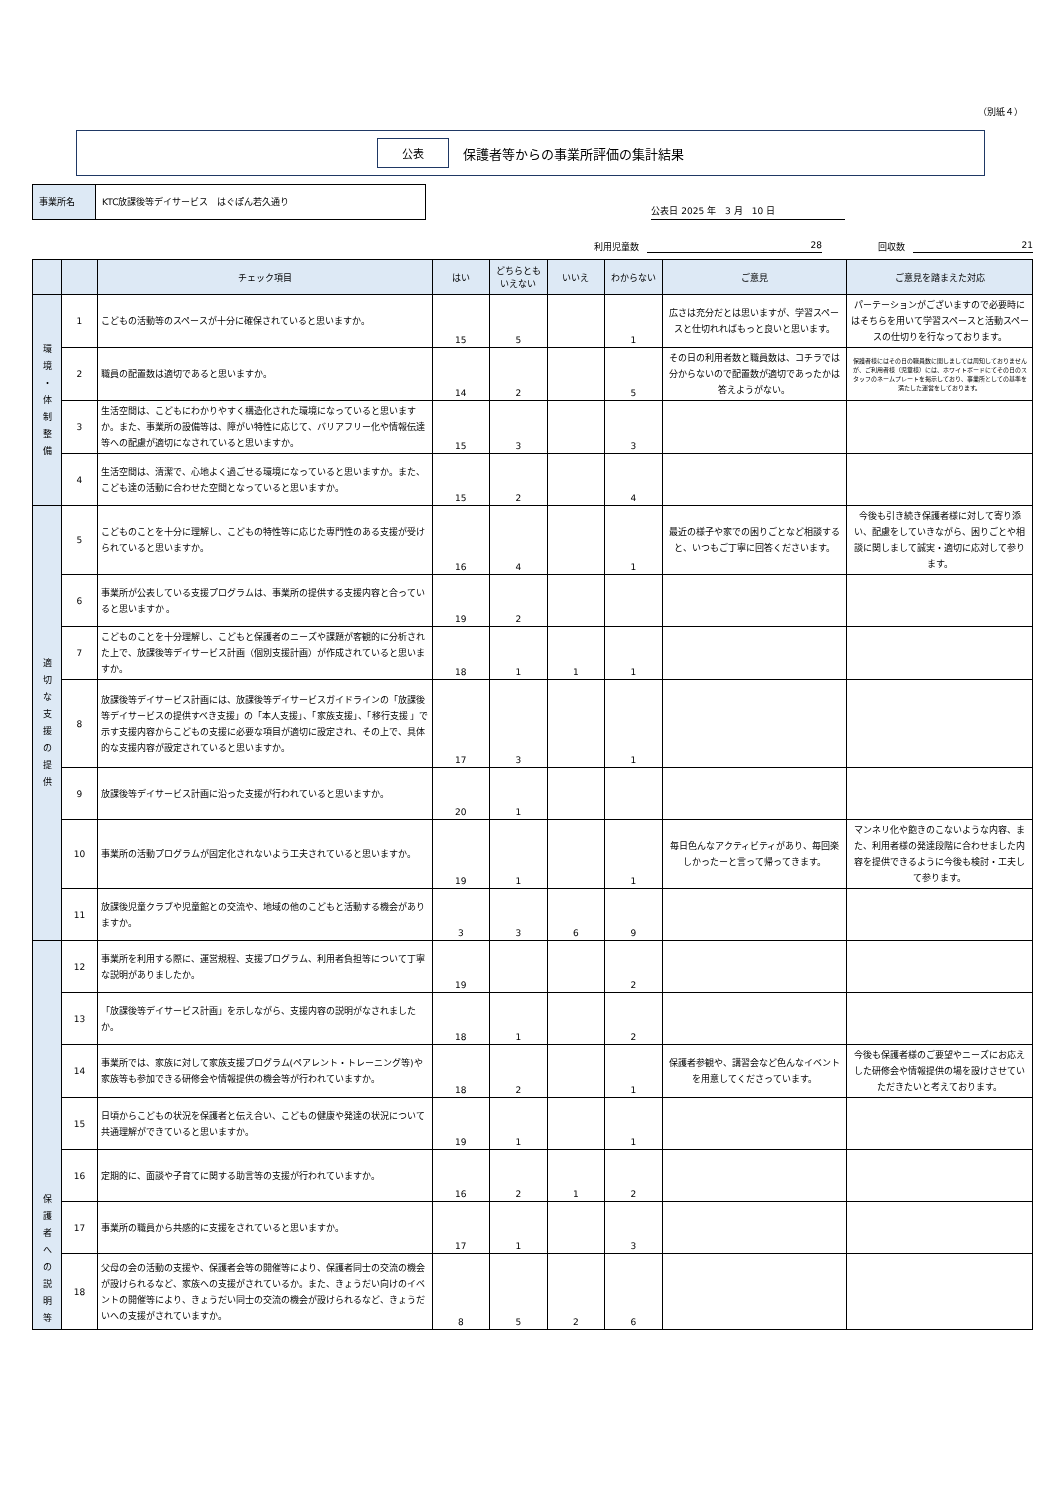（別紙４）
公表 保護者等からの事業所評価の集計結果
事業所名 KTC放課後等デイサービス　はぐぽん若久通り
公表日 2025 年　3 月　10 日
利用児童数 28 回収数 21
| | | チェック項目 | はい | どちらとも いえない | いいえ | わからない | ご意見 | ご意見を踏まえた対応 |
| --- | --- | --- | --- | --- | --- | --- | --- | --- |
| 環 境 ・ 体 制 整 備 | 1 | こどもの活動等のスペースが十分に確保されていると思いますか。 | 15 | 5 | | 1 | 広さは充分だとは思いますが、学習スペースと仕切れればもっと良いと思います。 | パーテーションがございますので必要時にはそちらを用いて学習スペースと活動スペースの仕切りを行なっております。 |
| | 2 | 職員の配置数は適切であると思いますか。 | 14 | 2 | | 5 | その日の利用者数と職員数は、コチラでは分からないので配置数が適切であったかは答えようがない。 | 保護者様にはその日の職員数に関しましては周知しておりませんが、ご利用者様（児童様）には、ホワイトボードにてその日のスタッフのネームプレートを掲示しており、事業所としての基準を満たした運営をしております。 |
| | 3 | 生活空間は、こどもにわかりやすく構造化された環境になっていると思いますか。また、事業所の設備等は、障がい特性に応じて、バリアフリー化や情報伝達等への配慮が適切になされていると思いますか。 | 15 | 3 | | 3 | | |
| | 4 | 生活空間は、清潔で、心地よく過ごせる環境になっていると思いますか。また、こども達の活動に合わせた空間となっていると思いますか。 | 15 | 2 | | 4 | | |
| 適 切 な 支 援 の 提 供 | 5 | こどものことを十分に理解し、こどもの特性等に応じた専門性のある支援が受けられていると思いますか。 | 16 | 4 | | 1 | 最近の様子や家での困りごとなど相談すると、いつもご丁寧に回答くださいます。 | 今後も引き続き保護者様に対して寄り添い、配慮をしていきながら、困りごとや相談に関しまして誠実・適切に応対して参ります。 |
| | 6 | 事業所が公表している支援プログラムは、事業所の提供する支援内容と合っていると思いますか 。 | 19 | 2 | | | | |
| | 7 | こどものことを十分理解し、こどもと保護者のニーズや課題が客観的に分析された上で、放課後等デイサービス計画（個別支援計画）が作成されていると思いますか。 | 18 | 1 | 1 | 1 | | |
| | 8 | 放課後等デイサービス計画には、放課後等デイサービスガイドラインの「放課後等デイサービスの提供すべき支援」の「本人支援」、「家族支援」、「移行支援 」で示す支援内容からこどもの支援に必要な項目が適切に設定され、その上で、具体的な支援内容が設定されていると思いますか。 | 17 | 3 | | 1 | | |
| | 9 | 放課後等デイサービス計画に沿った支援が行われていると思いますか。 | 20 | 1 | | | | |
| | 10 | 事業所の活動プログラムが固定化されないよう工夫されていると思いますか。 | 19 | 1 | | 1 | 毎日色んなアクティビティがあり、毎回楽しかったーと言って帰ってきます。 | マンネリ化や飽きのこないような内容、また、利用者様の発達段階に合わせました内容を提供できるように今後も検討・工夫して参ります。 |
| | 11 | 放課後児童クラブや児童館との交流や、地域の他のこどもと活動する機会がありますか。 | 3 | 3 | 6 | 9 | | |
| 保 護 者 へ の 説 明 等 | 12 | 事業所を利用する際に、運営規程、支援プログラム、利用者負担等について丁寧な説明がありましたか。 | 19 | | | 2 | | |
| | 13 | 「放課後等デイサービス計画」を示しながら、支援内容の説明がなされましたか。 | 18 | 1 | | 2 | | |
| | 14 | 事業所では、家族に対して家族支援プログラム(ペアレント・トレーニング等)や家族等も参加できる研修会や情報提供の機会等が行われていますか。 | 18 | 2 | | 1 | 保護者参観や、講習会など色んなイベントを用意してくださっています。 | 今後も保護者様のご要望やニーズにお応えした研修会や情報提供の場を設けさせていただきたいと考えております。 |
| | 15 | 日頃からこどもの状況を保護者と伝え合い、こどもの健康や発達の状況について共通理解ができていると思いますか。 | 19 | 1 | | 1 | | |
| | 16 | 定期的に、面談や子育てに関する助言等の支援が行われていますか。 | 16 | 2 | 1 | 2 | | |
| | 17 | 事業所の職員から共感的に支援をされていると思いますか。 | 17 | 1 | | 3 | | |
| | 18 | 父母の会の活動の支援や、保護者会等の開催等により、保護者同士の交流の機会が設けられるなど、家族への支援がされているか。また、きょうだい向けのイベントの開催等により、きょうだい同士の交流の機会が設けられるなど、きょうだいへの支援がされていますか。 | 8 | 5 | 2 | 6 | | |